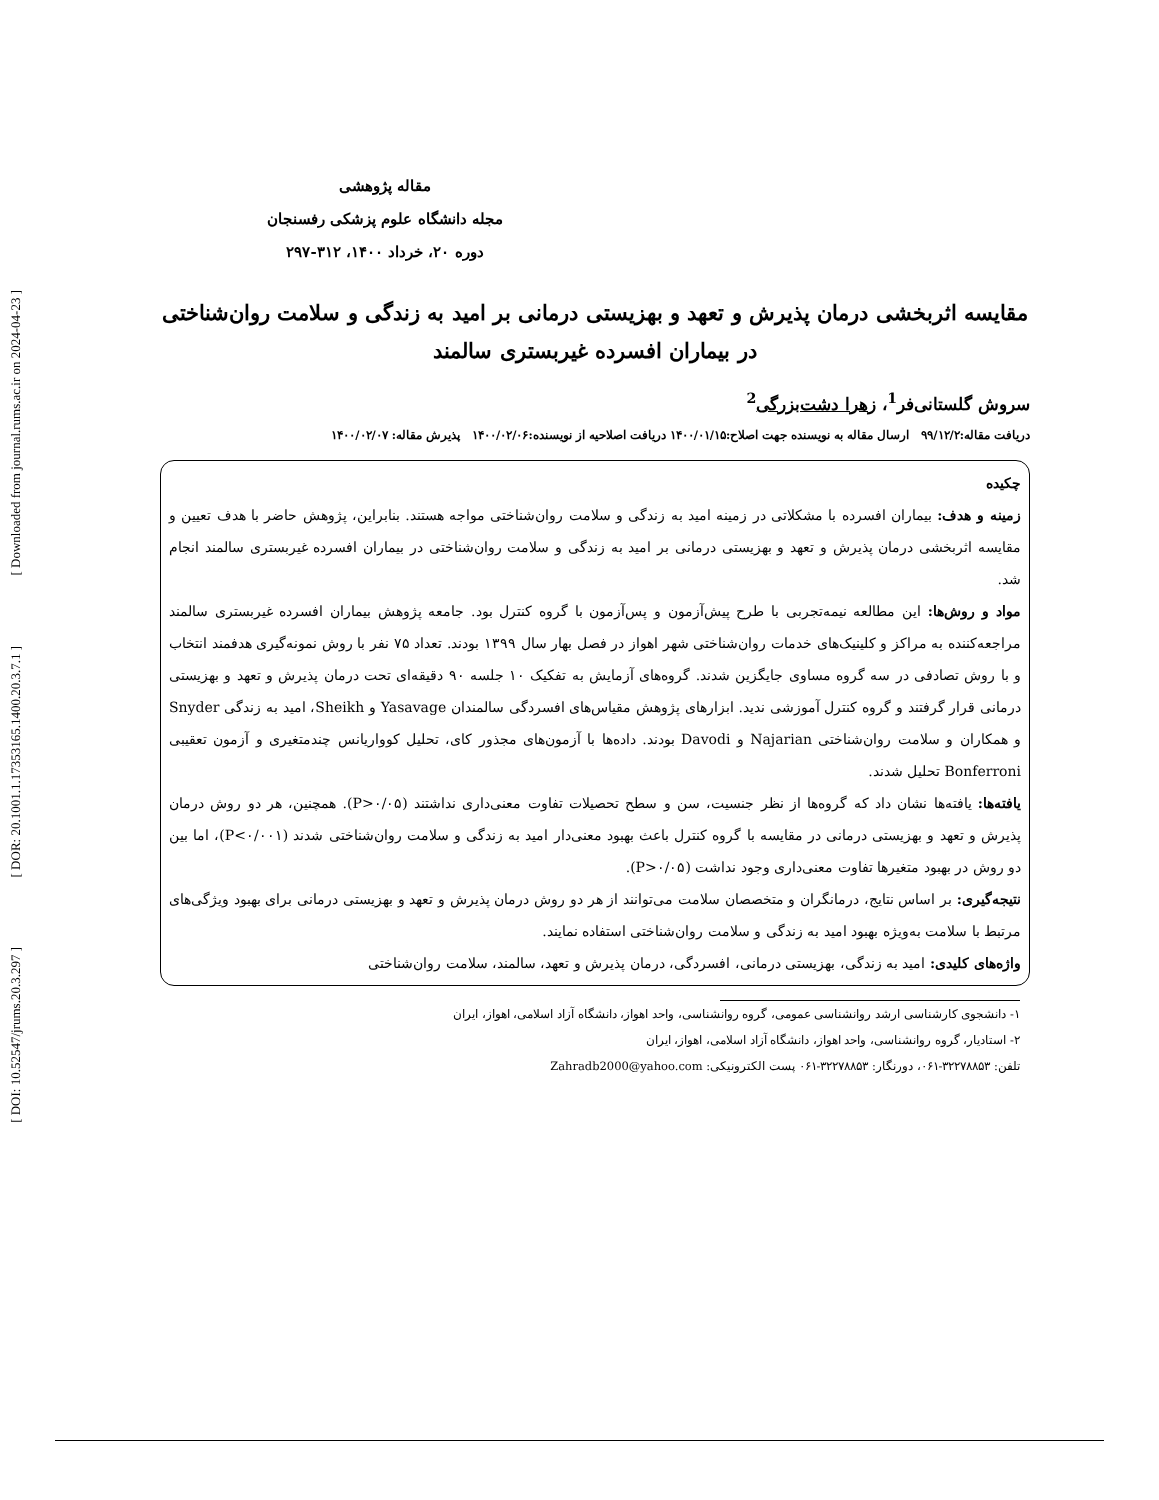[ Downloaded from journal.rums.ac.ir on 2024-04-23 ]
[ DOR: 20.1001.1.17353165.1400.20.3.7.1 ]
[ DOI: 10.52547/jrums.20.3.297 ]
مقاله پژوهشی
مجله دانشگاه علوم پزشکی رفسنجان
دوره ۲۰، خرداد ۱۴۰۰، ۳۱۲-۲۹۷
مقایسه اثربخشی درمان پذیرش و تعهد و بهزیستی درمانی بر امید به زندگی و سلامت روان‌شناختی در بیماران افسرده غیربستری سالمند
سروش گلستانی‌فر<sup>1</sup>، زهرا دشت‌بزرگی<sup>2</sup>
دریافت مقاله:۹۹/۱۲/۲ ارسال مقاله به نویسنده جهت اصلاح:۱۴۰۰/۰۱/۱۵ دریافت اصلاحیه از نویسنده:۱۴۰۰/۰۲/۰۶ پذیرش مقاله: ۱۴۰۰/۰۲/۰۷
چکیده
زمینه و هدف: بیماران افسرده با مشکلاتی در زمینه امید به زندگی و سلامت روان‌شناختی مواجه هستند. بنابراین، پژوهش حاضر با هدف تعیین و مقایسه اثربخشی درمان پذیرش و تعهد و بهزیستی درمانی بر امید به زندگی و سلامت روان‌شناختی در بیماران افسرده غیربستری سالمند انجام شد.
مواد و روش‌ها: این مطالعه نیمه‌تجربی با طرح پیش‌آزمون و پس‌آزمون با گروه کنترل بود. جامعه پژوهش بیماران افسرده غیربستری سالمند مراجعه‌کننده به مراکز و کلینیک‌های خدمات روان‌شناختی شهر اهواز در فصل بهار سال ۱۳۹۹ بودند. تعداد ۷۵ نفر با روش نمونه‌گیری هدفمند انتخاب و با روش تصادفی در سه گروه مساوی جایگزین شدند. گروه‌های آزمایش به تفکیک ۱۰ جلسه ۹۰ دقیقه‌ای تحت درمان پذیرش و تعهد و بهزیستی درمانی قرار گرفتند و گروه کنترل آموزشی ندید. ابزارهای پژوهش مقیاس‌های افسردگی سالمندان Yasavage و Sheikh، امید به زندگی Snyder و همکاران و سلامت روان‌شناختی Najarian و Davodi بودند. داده‌ها با آزمون‌های مجذور کای، تحلیل کوواریانس چندمتغیری و آزمون تعقیبی Bonferroni تحلیل شدند.
یافته‌ها: یافته‌ها نشان داد که گروه‌ها از نظر جنسیت، سن و سطح تحصیلات تفاوت معنی‌داری نداشتند (P>۰/۰۵). همچنین، هر دو روش درمان پذیرش و تعهد و بهزیستی درمانی در مقایسه با گروه کنترل باعث بهبود معنی‌دار امید به زندگی و سلامت روان‌شناختی شدند (P<۰/۰۰۱)، اما بین دو روش در بهبود متغیرها تفاوت معنی‌داری وجود نداشت (P>۰/۰۵).
نتیجه‌گیری: بر اساس نتایج، درمانگران و متخصصان سلامت می‌توانند از هر دو روش درمان پذیرش و تعهد و بهزیستی درمانی برای بهبود ویژگی‌های مرتبط با سلامت به‌ویژه بهبود امید به زندگی و سلامت روان‌شناختی استفاده نمایند.
واژه‌های کلیدی: امید به زندگی، بهزیستی درمانی، افسردگی، درمان پذیرش و تعهد، سالمند، سلامت روان‌شناختی
۱- دانشجوی کارشناسی ارشد روانشناسی عمومی، گروه روانشناسی، واحد اهواز، دانشگاه آزاد اسلامی، اهواز، ایران
۲- استادیار، گروه روانشناسی، واحد اهواز، دانشگاه آزاد اسلامی، اهواز، ایران
تلفن: ۳۲۲۷۸۸۵۳-۰۶۱، دورنگار: ۳۲۲۷۸۸۵۳-۰۶۱ پست الکترونیکی: Zahradb2000@yahoo.com